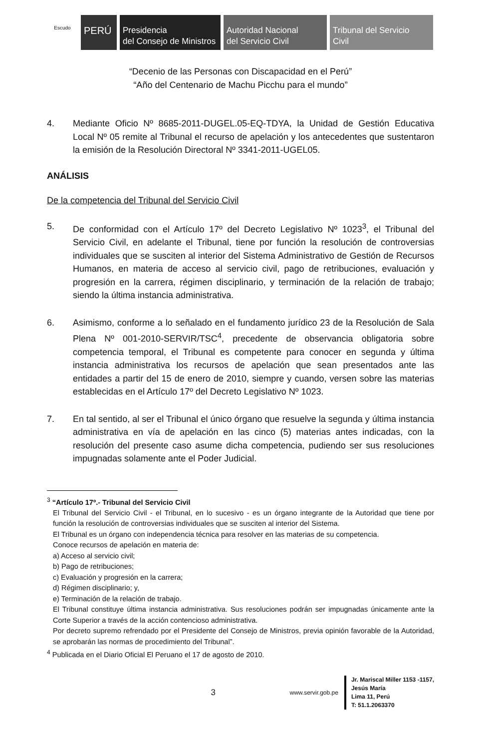Escudo
PERÚ
Presidencia
del Consejo de Ministros
Autoridad Nacional
del Servicio Civil
Tribunal del Servicio
Civil
“Decenio de las Personas con Discapacidad en el Perú”
“Año del Centenario de Machu Picchu para el mundo”
4. Mediante Oficio Nº 8685-2011-DUGEL.05-EQ-TDYA, la Unidad de Gestión Educativa Local Nº 05 remite al Tribunal el recurso de apelación y los antecedentes que sustentaron la emisión de la Resolución Directoral Nº 3341-2011-UGEL05.
ANÁLISIS
De la competencia del Tribunal del Servicio Civil
5. De conformidad con el Artículo 17º del Decreto Legislativo Nº 1023<sup>3</sup>, el Tribunal del Servicio Civil, en adelante el Tribunal, tiene por función la resolución de controversias individuales que se susciten al interior del Sistema Administrativo de Gestión de Recursos Humanos, en materia de acceso al servicio civil, pago de retribuciones, evaluación y progresión en la carrera, régimen disciplinario, y terminación de la relación de trabajo; siendo la última instancia administrativa.
6. Asimismo, conforme a lo señalado en el fundamento jurídico 23 de la Resolución de Sala Plena Nº 001-2010-SERVIR/TSC<sup>4</sup>, precedente de observancia obligatoria sobre competencia temporal, el Tribunal es competente para conocer en segunda y última instancia administrativa los recursos de apelación que sean presentados ante las entidades a partir del 15 de enero de 2010, siempre y cuando, versen sobre las materias establecidas en el Artículo 17º del Decreto Legislativo Nº 1023.
7. En tal sentido, al ser el Tribunal el único órgano que resuelve la segunda y última instancia administrativa en vía de apelación en las cinco (5) materias antes indicadas, con la resolución del presente caso asume dicha competencia, pudiendo ser sus resoluciones impugnadas solamente ante el Poder Judicial.
<sup>3</sup> “Artículo 17º.- Tribunal del Servicio Civil
El Tribunal del Servicio Civil - el Tribunal, en lo sucesivo - es un órgano integrante de la Autoridad que tiene por función la resolución de controversias individuales que se susciten al interior del Sistema.
El Tribunal es un órgano con independencia técnica para resolver en las materias de su competencia.
Conoce recursos de apelación en materia de:
a) Acceso al servicio civil;
b) Pago de retribuciones;
c) Evaluación y progresión en la carrera;
d) Régimen disciplinario; y,
e) Terminación de la relación de trabajo.
El Tribunal constituye última instancia administrativa. Sus resoluciones podrán ser impugnadas únicamente ante la Corte Superior a través de la acción contencioso administrativa.
Por decreto supremo refrendado por el Presidente del Consejo de Ministros, previa opinión favorable de la Autoridad, se aprobarán las normas de procedimiento del Tribunal”.
<sup>4</sup> Publicada en el Diario Oficial El Peruano el 17 de agosto de 2010.
3
www.servir.gob.pe
Jr. Mariscal Miller 1153 -1157,
Jesús María
Lima 11, Perú
T: 51.1.2063370